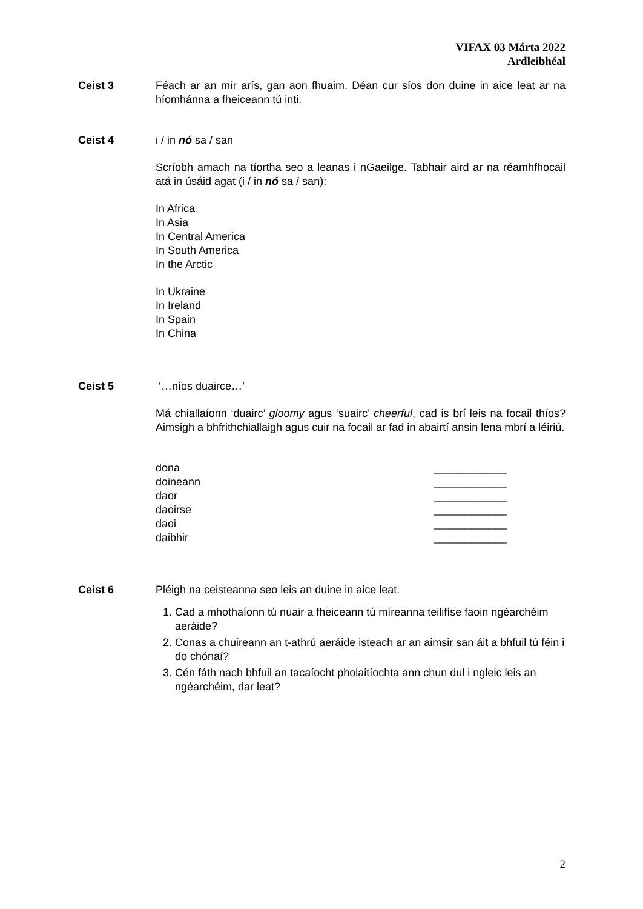VIFAX 03 Márta 2022
Ardleibhéal
Ceist 3 Féach ar an mír arís, gan aon fhuaim. Déan cur síos don duine in aice leat ar na híomhánna a fheiceann tú inti.
Ceist 4 i / in nó sa / san
Scríobh amach na tíortha seo a leanas i nGaeilge. Tabhair aird ar na réamhfhocail atá in úsáid agat (i / in nó sa / san):
In Africa
In Asia
In Central America
In South America
In the Arctic
In Ukraine
In Ireland
In Spain
In China
Ceist 5 ‘…níos duairce…’
Má chiallaíonn ‘duairc’ gloomy agus ‘suairc’ cheerful, cad is brí leis na focail thíos? Aimsigh a bhfrithchiallaigh agus cuir na focail ar fad in abairtí ansin lena mbrí a léiriú.
dona ____________
doineann ____________
daor ____________
daoirse ____________
daoi ____________
daibhir ____________
Ceist 6 Pléigh na ceisteanna seo leis an duine in aice leat.
1. Cad a mhothaíonn tú nuair a fheiceann tú míreanna teilifíse faoin ngéarchéim aeráide?
2. Conas a chuireann an t-athrú aeráide isteach ar an aimsir san áit a bhfuil tú féin i do chónaí?
3. Cén fáth nach bhfuil an tacaíocht pholaitíochta ann chun dul i ngleic leis an ngéarchéim, dar leat?
2